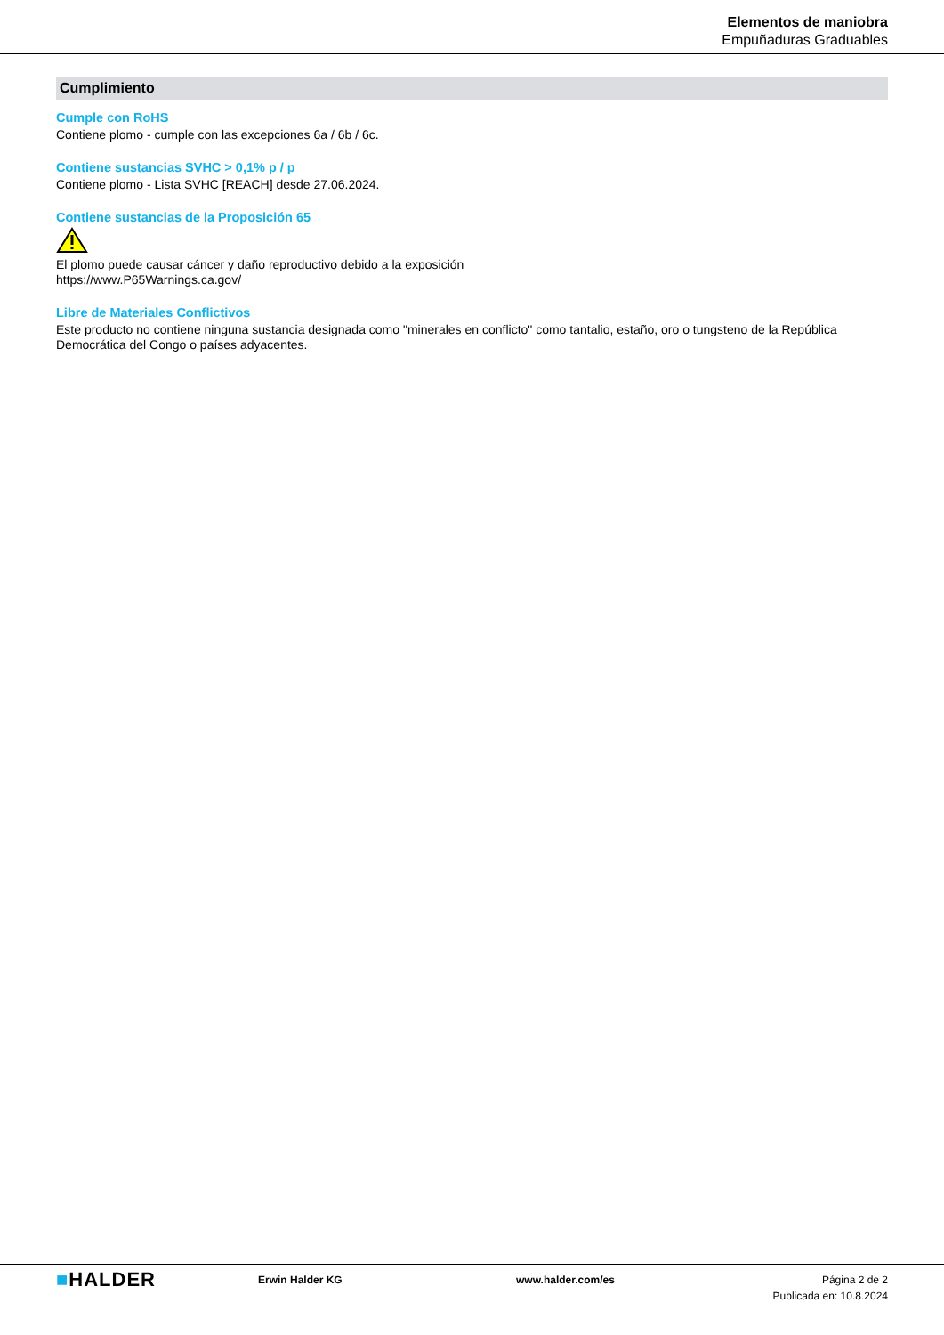Elementos de maniobra
Empuñaduras Graduables
Cumplimiento
Cumple con RoHS
Contiene plomo - cumple con las excepciones 6a / 6b / 6c.
Contiene sustancias SVHC > 0,1% p / p
Contiene plomo - Lista SVHC [REACH] desde 27.06.2024.
Contiene sustancias de la Proposición 65
El plomo puede causar cáncer y daño reproductivo debido a la exposición
https://www.P65Warnings.ca.gov/
Libre de Materiales Conflictivos
Este producto no contiene ninguna sustancia designada como "minerales en conflicto" como tantalio, estaño, oro o tungsteno de la República Democrática del Congo o países adyacentes.
■HALDER
Erwin Halder KG www.halder.com/es Página 2 de 2
Publicada en: 10.8.2024